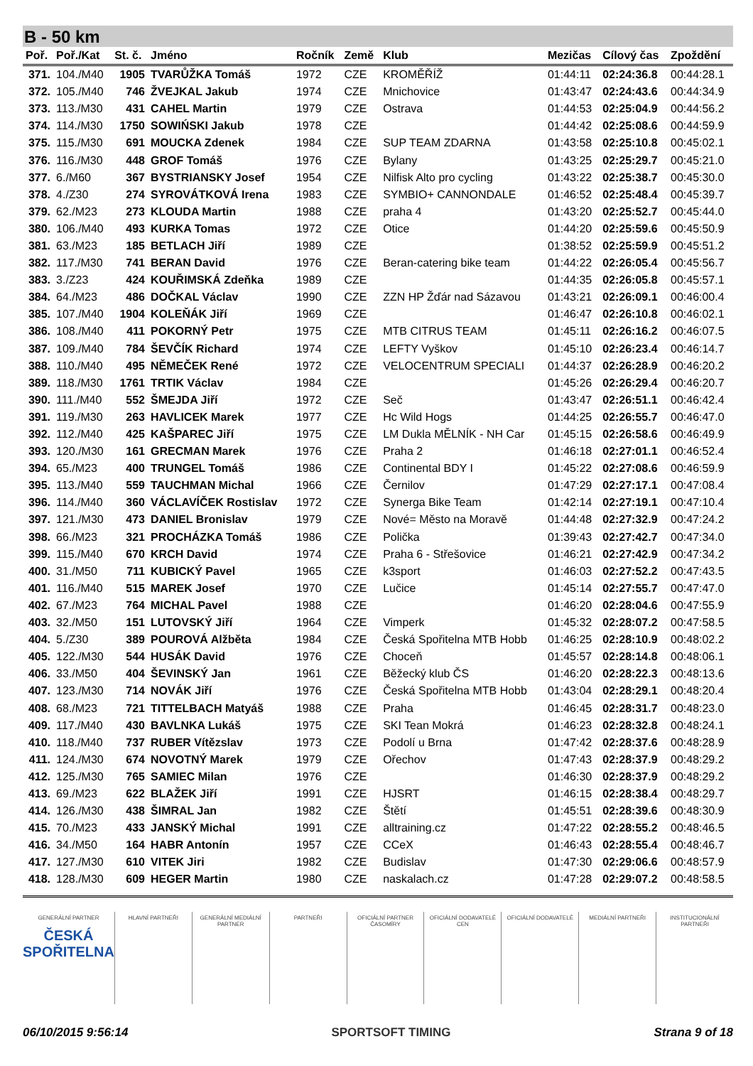B - 50 km
| Poř. | Poř./Kat | St. č. | Jméno | Ročník | Země | Klub | Mezičas | Cílový čas | Zpoždění |
| --- | --- | --- | --- | --- | --- | --- | --- | --- | --- |
| 371. | 104./M40 | 1905 | TVARŮŽKA Tomáš | 1972 | CZE | KROMĚŘÍŽ | 01:44:11 | 02:24:36.8 | 00:44:28.1 |
| 372. | 105./M40 | 746 | ŽVEJKAL Jakub | 1974 | CZE | Mnichovice | 01:43:47 | 02:24:43.6 | 00:44:34.9 |
| 373. | 113./M30 | 431 | CAHEL Martin | 1979 | CZE | Ostrava | 01:44:53 | 02:25:04.9 | 00:44:56.2 |
| 374. | 114./M30 | 1750 | SOWIŃSKI Jakub | 1978 | CZE | | 01:44:42 | 02:25:08.6 | 00:44:59.9 |
| 375. | 115./M30 | 691 | MOUCKA Zdenek | 1984 | CZE | SUP TEAM ZDARNA | 01:43:58 | 02:25:10.8 | 00:45:02.1 |
| 376. | 116./M30 | 448 | GROF Tomáš | 1976 | CZE | Bylany | 01:43:25 | 02:25:29.7 | 00:45:21.0 |
| 377. | 6./M60 | 367 | BYSTRIANSKY Josef | 1954 | CZE | Nilfisk Alto pro cycling | 01:43:22 | 02:25:38.7 | 00:45:30.0 |
| 378. | 4./Z30 | 274 | SYROVÁTKOVÁ Irena | 1983 | CZE | SYMBIO+ CANNONDALE | 01:46:52 | 02:25:48.4 | 00:45:39.7 |
| 379. | 62./M23 | 273 | KLOUDA Martin | 1988 | CZE | praha 4 | 01:43:20 | 02:25:52.7 | 00:45:44.0 |
| 380. | 106./M40 | 493 | KURKA Tomas | 1972 | CZE | Otice | 01:44:20 | 02:25:59.6 | 00:45:50.9 |
| 381. | 63./M23 | 185 | BETLACH Jiří | 1989 | CZE | | 01:38:52 | 02:25:59.9 | 00:45:51.2 |
| 382. | 117./M30 | 741 | BERAN David | 1976 | CZE | Beran-catering bike team | 01:44:22 | 02:26:05.4 | 00:45:56.7 |
| 383. | 3./Z23 | 424 | KOUŘIMSKÁ Zdeňka | 1989 | CZE | | 01:44:35 | 02:26:05.8 | 00:45:57.1 |
| 384. | 64./M23 | 486 | DOČKAL Václav | 1990 | CZE | ZZN HP Žďár nad Sázavou | 01:43:21 | 02:26:09.1 | 00:46:00.4 |
| 385. | 107./M40 | 1904 | KOLEŇÁK Jiří | 1969 | CZE | | 01:46:47 | 02:26:10.8 | 00:46:02.1 |
| 386. | 108./M40 | 411 | POKORNÝ Petr | 1975 | CZE | MTB CITRUS TEAM | 01:45:11 | 02:26:16.2 | 00:46:07.5 |
| 387. | 109./M40 | 784 | ŠEVČÍK Richard | 1974 | CZE | LEFTY Vyškov | 01:45:10 | 02:26:23.4 | 00:46:14.7 |
| 388. | 110./M40 | 495 | NĚMEČEK René | 1972 | CZE | VELOCENTRUM SPECIALI | 01:44:37 | 02:26:28.9 | 00:46:20.2 |
| 389. | 118./M30 | 1761 | TRTIK Václav | 1984 | CZE | | 01:45:26 | 02:26:29.4 | 00:46:20.7 |
| 390. | 111./M40 | 552 | ŠMEJDA Jiří | 1972 | CZE | Seč | 01:43:47 | 02:26:51.1 | 00:46:42.4 |
| 391. | 119./M30 | 263 | HAVLICEK Marek | 1977 | CZE | Hc Wild Hogs | 01:44:25 | 02:26:55.7 | 00:46:47.0 |
| 392. | 112./M40 | 425 | KAŠPAREC Jiří | 1975 | CZE | LM Dukla MĚLNÍK - NH Car | 01:45:15 | 02:26:58.6 | 00:46:49.9 |
| 393. | 120./M30 | 161 | GRECMAN Marek | 1976 | CZE | Praha 2 | 01:46:18 | 02:27:01.1 | 00:46:52.4 |
| 394. | 65./M23 | 400 | TRUNGEL Tomáš | 1986 | CZE | Continental BDY I | 01:45:22 | 02:27:08.6 | 00:46:59.9 |
| 395. | 113./M40 | 559 | TAUCHMAN Michal | 1966 | CZE | Černilov | 01:47:29 | 02:27:17.1 | 00:47:08.4 |
| 396. | 114./M40 | 360 | VÁCLAVÍČEK Rostislav | 1972 | CZE | Synerga Bike Team | 01:42:14 | 02:27:19.1 | 00:47:10.4 |
| 397. | 121./M30 | 473 | DANIEL Bronislav | 1979 | CZE | Nové= Město na Moravě | 01:44:48 | 02:27:32.9 | 00:47:24.2 |
| 398. | 66./M23 | 321 | PROCHÁZKA Tomáš | 1986 | CZE | Polička | 01:39:43 | 02:27:42.7 | 00:47:34.0 |
| 399. | 115./M40 | 670 | KRCH David | 1974 | CZE | Praha 6 - Střešovice | 01:46:21 | 02:27:42.9 | 00:47:34.2 |
| 400. | 31./M50 | 711 | KUBICKÝ Pavel | 1965 | CZE | k3sport | 01:46:03 | 02:27:52.2 | 00:47:43.5 |
| 401. | 116./M40 | 515 | MAREK Josef | 1970 | CZE | Lučice | 01:45:14 | 02:27:55.7 | 00:47:47.0 |
| 402. | 67./M23 | 764 | MICHAL Pavel | 1988 | CZE | | 01:46:20 | 02:28:04.6 | 00:47:55.9 |
| 403. | 32./M50 | 151 | LUTOVSKÝ Jiří | 1964 | CZE | Vimperk | 01:45:32 | 02:28:07.2 | 00:47:58.5 |
| 404. | 5./Z30 | 389 | POUROVÁ Alžběta | 1984 | CZE | Česká Spořitelna MTB Hobb | 01:46:25 | 02:28:10.9 | 00:48:02.2 |
| 405. | 122./M30 | 544 | HUSÁK David | 1976 | CZE | Choceň | 01:45:57 | 02:28:14.8 | 00:48:06.1 |
| 406. | 33./M50 | 404 | ŠEVINSKÝ Jan | 1961 | CZE | Běžecký klub ČS | 01:46:20 | 02:28:22.3 | 00:48:13.6 |
| 407. | 123./M30 | 714 | NOVÁK Jiří | 1976 | CZE | Česká Spořitelna MTB Hobb | 01:43:04 | 02:28:29.1 | 00:48:20.4 |
| 408. | 68./M23 | 721 | TITTELBACH Matyáš | 1988 | CZE | Praha | 01:46:45 | 02:28:31.7 | 00:48:23.0 |
| 409. | 117./M40 | 430 | BAVLNKA Lukáš | 1975 | CZE | SKI Tean Mokrá | 01:46:23 | 02:28:32.8 | 00:48:24.1 |
| 410. | 118./M40 | 737 | RUBER Vítězslav | 1973 | CZE | Podolí u Brna | 01:47:42 | 02:28:37.6 | 00:48:28.9 |
| 411. | 124./M30 | 674 | NOVOTNÝ Marek | 1979 | CZE | Ořechov | 01:47:43 | 02:28:37.9 | 00:48:29.2 |
| 412. | 125./M30 | 765 | SAMIEC Milan | 1976 | CZE | | 01:46:30 | 02:28:37.9 | 00:48:29.2 |
| 413. | 69./M23 | 622 | BLAŽEK Jiří | 1991 | CZE | HJSRT | 01:46:15 | 02:28:38.4 | 00:48:29.7 |
| 414. | 126./M30 | 438 | ŠIMRAL Jan | 1982 | CZE | Štětí | 01:45:51 | 02:28:39.6 | 00:48:30.9 |
| 415. | 70./M23 | 433 | JANSKÝ Michal | 1991 | CZE | alltraining.cz | 01:47:22 | 02:28:55.2 | 00:48:46.5 |
| 416. | 34./M50 | 164 | HABR Antonín | 1957 | CZE | CCeX | 01:46:43 | 02:28:55.4 | 00:48:46.7 |
| 417. | 127./M30 | 610 | VITEK Jiri | 1982 | CZE | Budislav | 01:47:30 | 02:29:06.6 | 00:48:57.9 |
| 418. | 128./M30 | 609 | HEGER Martin | 1980 | CZE | naskalach.cz | 01:47:28 | 02:29:07.2 | 00:48:58.5 |
GENERÁLNÍ PARTNER
ČESKÁ SPOŘITELNA
HLAVNÍ PARTNEŘI GENERÁLNÍ MEDIÁLNÍ PARTNER PARTNEŘI OFICIÁLNÍ PARTNER ČASOMÍRY OFICIÁLNÍ DODAVATELÉ CEN OFICIÁLNÍ DODAVATELÉ MEDIÁLNÍ PARTNEŘI INSTITUCIONÁLNÍ PARTNEŘI
06/10/2015 9:56:14 SPORTSOFT TIMING Strana 9 of 18